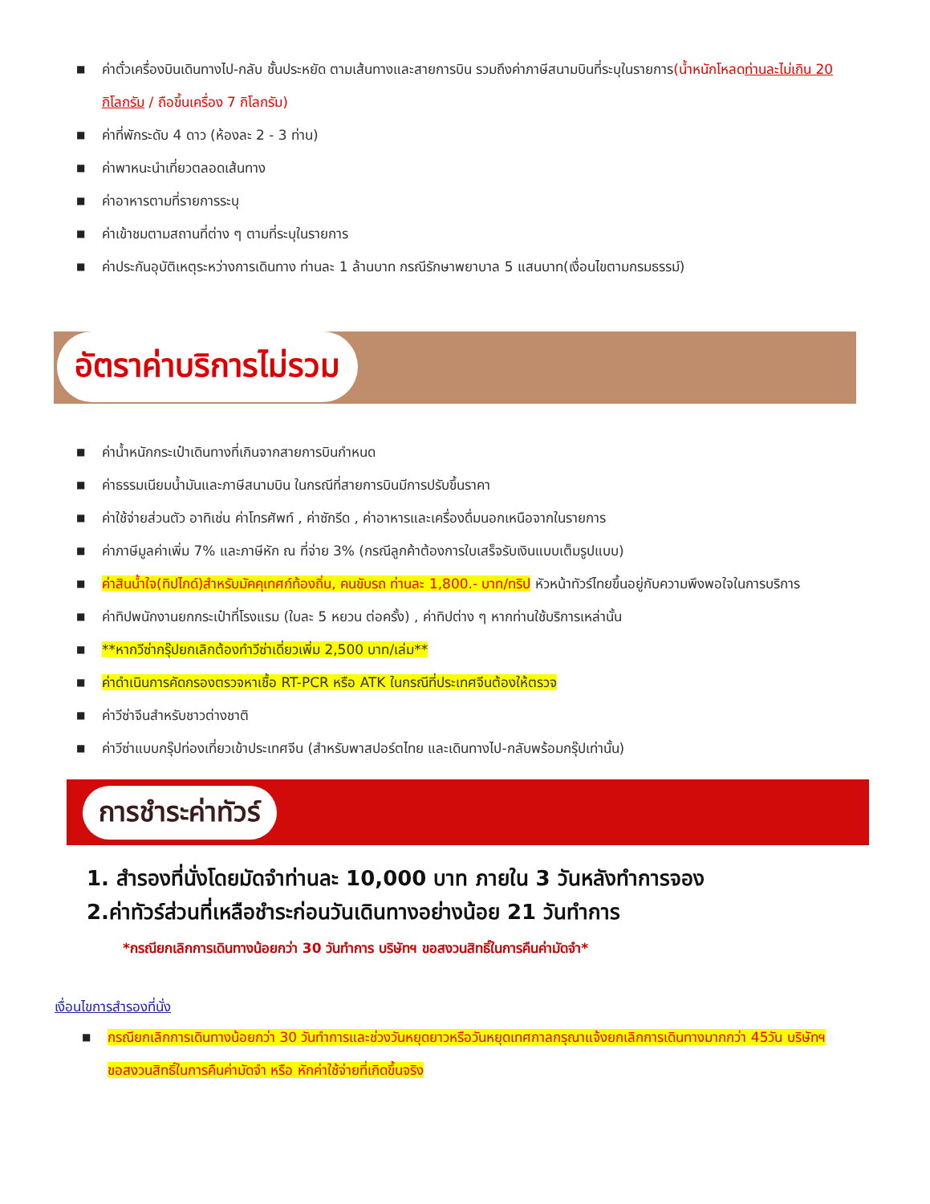■ ค่าตั๋วเครื่องบินเดินทางไป-กลับ ชั้นประหยัด ตามเส้นทางและสายการบิน รวมถึงค่าภาษีสนามบินที่ระบุในรายการ(น้ำหนักโหลดท่านละไม่เกิน 20 กิโลกรัม / ถือขึ้นเครื่อง 7 กิโลกรัม)
■ ค่าที่พักระดับ 4 ดาว (ห้องละ 2 - 3 ท่าน)
■ ค่าพาหนะนำเที่ยวตลอดเส้นทาง
■ ค่าอาหารตามที่รายการระบุ
■ ค่าเข้าชมตามสถานที่ต่าง ๆ ตามที่ระบุในรายการ
■ ค่าประกันอุบัติเหตุระหว่างการเดินทาง ท่านละ 1 ล้านบาท กรณีรักษาพยาบาล 5 แสนบาท(เงื่อนไขตามกรมธรรม์)
อัตราค่าบริการไม่รวม
■ ค่าน้ำหนักกระเป๋าเดินทางที่เกินจากสายการบินกำหนด
■ ค่าธรรมเนียมน้ำมันและภาษีสนามบิน ในกรณีที่สายการบินมีการปรับขึ้นราคา
■ ค่าใช้จ่ายส่วนตัว อาทิเช่น ค่าโทรศัพท์ , ค่าซักรีด , ค่าอาหารและเครื่องดื่มนอกเหนือจากในรายการ
■ ค่าภาษีมูลค่าเพิ่ม 7% และภาษีหัก ณ ที่จ่าย 3% (กรณีลูกค้าต้องการใบเสร็จรับเงินแบบเต็มรูปแบบ)
■ ค่าสินน้ำใจ(ทิปไกด์)สำหรับมัคคุเทศก์ท้องถิ่น, คนขับรถ ท่านละ 1,800.- บาท/ทริป หัวหน้าทัวร์ไทยขึ้นอยู่กับความพึงพอใจในการบริการ
■ ค่าทิปพนักงานยกกระเป๋าที่โรงแรม (ใบละ 5 หยวน ต่อครั้ง) , ค่าทิปต่าง ๆ หากท่านใช้บริการเหล่านั้น
■ **หากวีซ่ากรุ๊ปยกเลิกต้องทำวีซ่าเดี่ยวเพิ่ม 2,500 บาท/เล่ม**
■ ค่าดำเนินการคัดกรองตรวจหาเชื้อ RT-PCR หรือ ATK ในกรณีที่ประเทศจีนต้องให้ตรวจ
■ ค่าวีซ่าจีนสำหรับชาวต่างชาติ
■ ค่าวีซ่าแบบกรุ๊ปท่องเที่ยวเข้าประเทศจีน (สำหรับพาสปอร์ตไทย และเดินทางไป-กลับพร้อมกรุ๊ปเท่านั้น)
การชำระค่าทัวร์
1. สำรองที่นั่งโดยมัดจำท่านละ 10,000 บาท ภายใน 3 วันหลังทำการจอง
2.ค่าทัวร์ส่วนที่เหลือชำระก่อนวันเดินทางอย่างน้อย 21 วันทำการ
*กรณียกเลิกการเดินทางน้อยกว่า 30 วันทำการ บริษัทฯ ขอสงวนสิทธิ์ในการคืนค่ามัดจำ*
เงื่อนไขการสำรองที่นั่ง
■ กรณียกเลิกการเดินทางน้อยกว่า 30 วันทำการและช่วงวันหยุดยาวหรือวันหยุดเทศกาลกรุณาแจ้งยกเลิกการเดินทางมากกว่า 45วัน บริษัทฯ ขอสงวนสิทธิ์ในการคืนค่ามัดจำ หรือ หักค่าใช้จ่ายที่เกิดขึ้นจริง